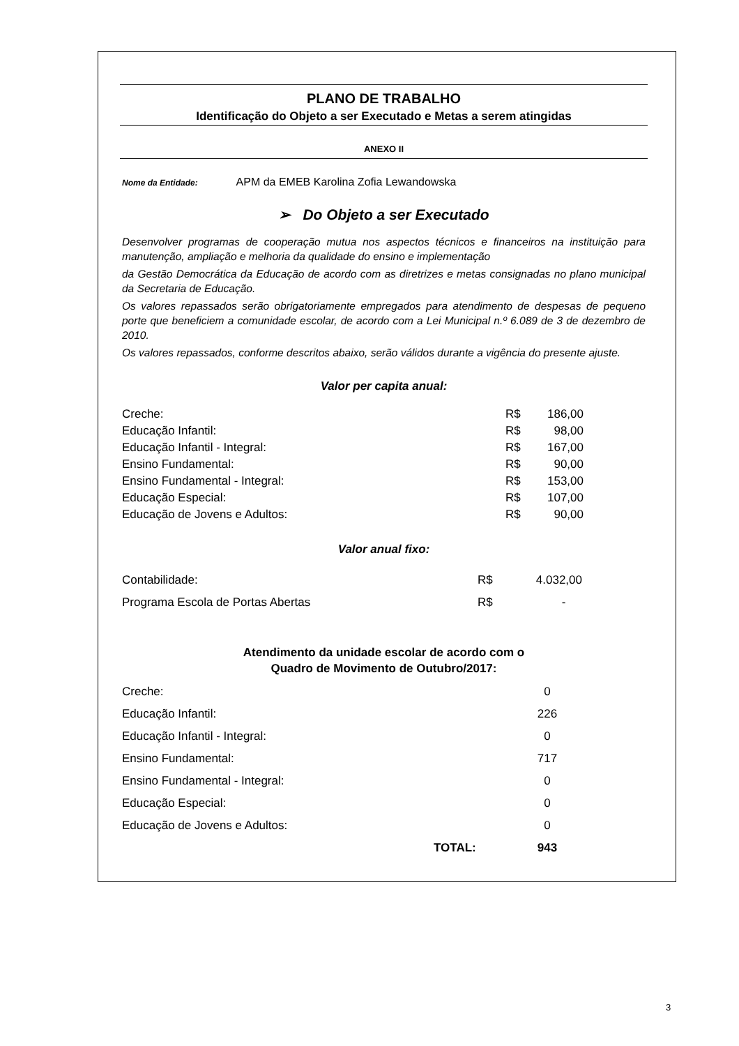PLANO DE TRABALHO
Identificação do Objeto a ser Executado e Metas a serem atingidas
ANEXO II
Nome da Entidade: APM da EMEB Karolina Zofia Lewandowska
➢ Do Objeto a ser Executado
Desenvolver programas de cooperação mutua nos aspectos técnicos e financeiros na instituição para manutenção, ampliação e melhoria da qualidade do ensino e implementação
da Gestão Democrática da Educação de acordo com as diretrizes e metas consignadas no plano municipal da Secretaria de Educação.
Os valores repassados serão obrigatoriamente empregados para atendimento de despesas de pequeno porte que beneficiem a comunidade escolar, de acordo com a Lei Municipal n.º 6.089 de 3 de dezembro de 2010.
Os valores repassados, conforme descritos abaixo, serão válidos durante a vigência do presente ajuste.
Valor per capita anual:
| Creche: | R$ | 186,00 |
| Educação Infantil: | R$ | 98,00 |
| Educação Infantil - Integral: | R$ | 167,00 |
| Ensino Fundamental: | R$ | 90,00 |
| Ensino Fundamental - Integral: | R$ | 153,00 |
| Educação Especial: | R$ | 107,00 |
| Educação de Jovens e Adultos: | R$ | 90,00 |
Valor anual fixo:
| Contabilidade: | R$ | 4.032,00 |
| Programa Escola de Portas Abertas | R$ | - |
Atendimento da unidade escolar de acordo com o
Quadro de Movimento de Outubro/2017:
| Creche: | 0 |
| Educação Infantil: | 226 |
| Educação Infantil - Integral: | 0 |
| Ensino Fundamental: | 717 |
| Ensino Fundamental - Integral: | 0 |
| Educação Especial: | 0 |
| Educação de Jovens e Adultos: | 0 |
| TOTAL: | 943 |
3